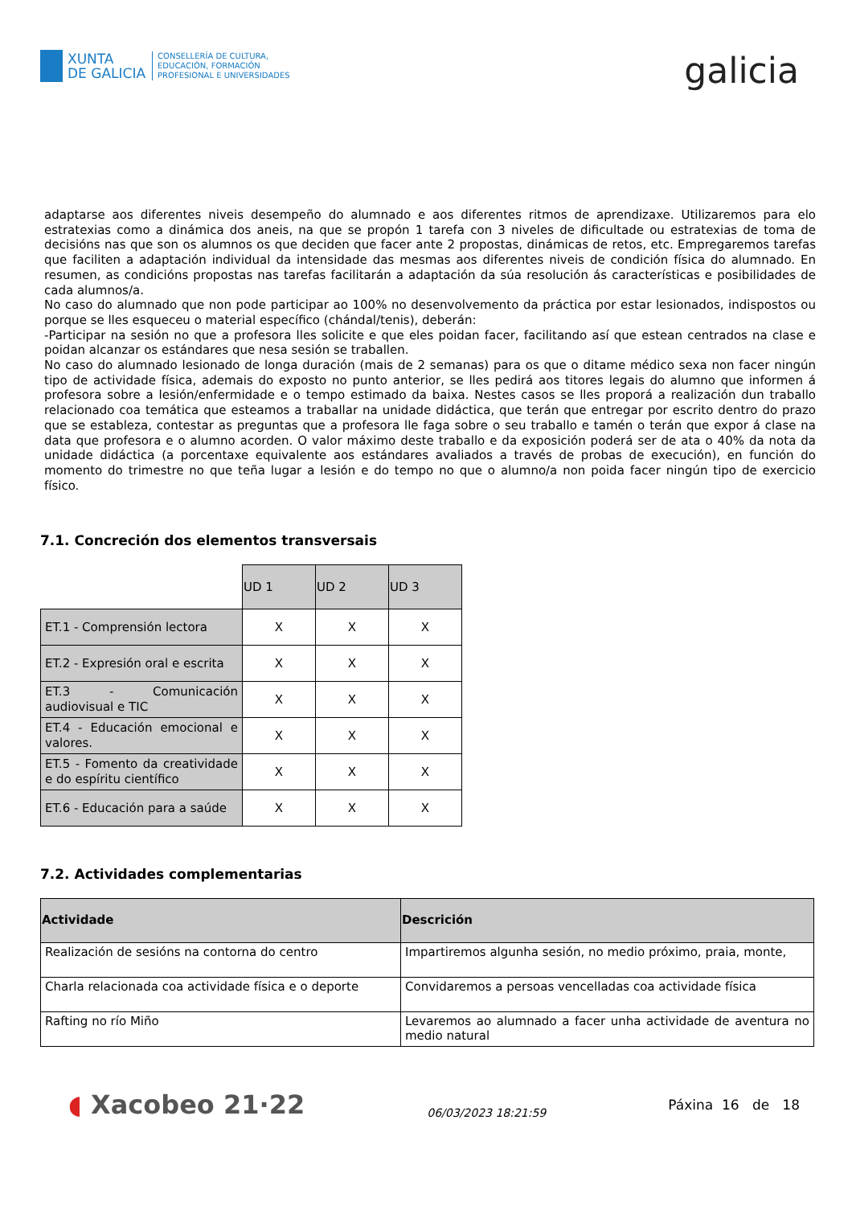XUNTA
DE GALICIA
CONSELLERÍA DE CULTURA,
EDUCACIÓN, FORMACIÓN
PROFESIONAL E UNIVERSIDADES
galicia
adaptarse aos diferentes niveis desempeño do alumnado e aos diferentes ritmos de aprendizaxe. Utilizaremos para elo estratexias como a dinámica dos aneis, na que se propón 1 tarefa con 3 niveles de dificultade ou estratexias de toma de decisións nas que son os alumnos os que deciden que facer ante 2 propostas, dinámicas de retos, etc. Empregaremos tarefas que faciliten a adaptación individual da intensidade das mesmas aos diferentes niveis de condición física do alumnado. En resumen, as condicións propostas nas tarefas facilitarán a adaptación da súa resolución ás características e posibilidades de cada alumnos/a.
No caso do alumnado que non pode participar ao 100% no desenvolvemento da práctica por estar lesionados, indispostos ou porque se lles esqueceu o material específico (chándal/tenis), deberán:
-Participar na sesión no que a profesora lles solicite e que eles poidan facer, facilitando así que estean centrados na clase e poidan alcanzar os estándares que nesa sesión se traballen.
No caso do alumnado lesionado de longa duración (mais de 2 semanas) para os que o ditame médico sexa non facer ningún tipo de actividade física, ademais do exposto no punto anterior, se lles pedirá aos titores legais do alumno que informen á profesora sobre a lesión/enfermidade e o tempo estimado da baixa. Nestes casos se lles proporá a realización dun traballo relacionado coa temática que esteamos a traballar na unidade didáctica, que terán que entregar por escrito dentro do prazo que se estableza, contestar as preguntas que a profesora lle faga sobre o seu traballo e tamén o terán que expor á clase na data que profesora e o alumno acorden. O valor máximo deste traballo e da exposición poderá ser de ata o 40% da nota da unidade didáctica (a porcentaxe equivalente aos estándares avaliados a través de probas de execución), en función do momento do trimestre no que teña lugar a lesión e do tempo no que o alumno/a non poida facer ningún tipo de exercicio físico.
7.1. Concreción dos elementos transversais
| | UD 1 | UD 2 | UD 3 |
| ET.1 - Comprensión lectora | X | X | X |
| ET.2 - Expresión oral e escrita | X | X | X |
| ET.3 - Comunicación audiovisual e TIC | X | X | X |
| ET.4 - Educación emocional e valores. | X | X | X |
| ET.5 - Fomento da creatividade e do espíritu científico | X | X | X |
| ET.6 - Educación para a saúde | X | X | X |
7.2. Actividades complementarias
| Actividade | Descrición |
| --- | --- |
| Realización de sesións na contorna do centro | Impartiremos algunha sesión, no medio próximo, praia, monte, |
| Charla relacionada coa actividade física e o deporte | Convidaremos a persoas vencelladas coa actividade física |
| Rafting no río Miño | Levaremos ao alumnado a facer unha actividade de aventura no medio natural |
◖ Xacobeo 21·22
06/03/2023 18:21:59
Páxina 16 de 18